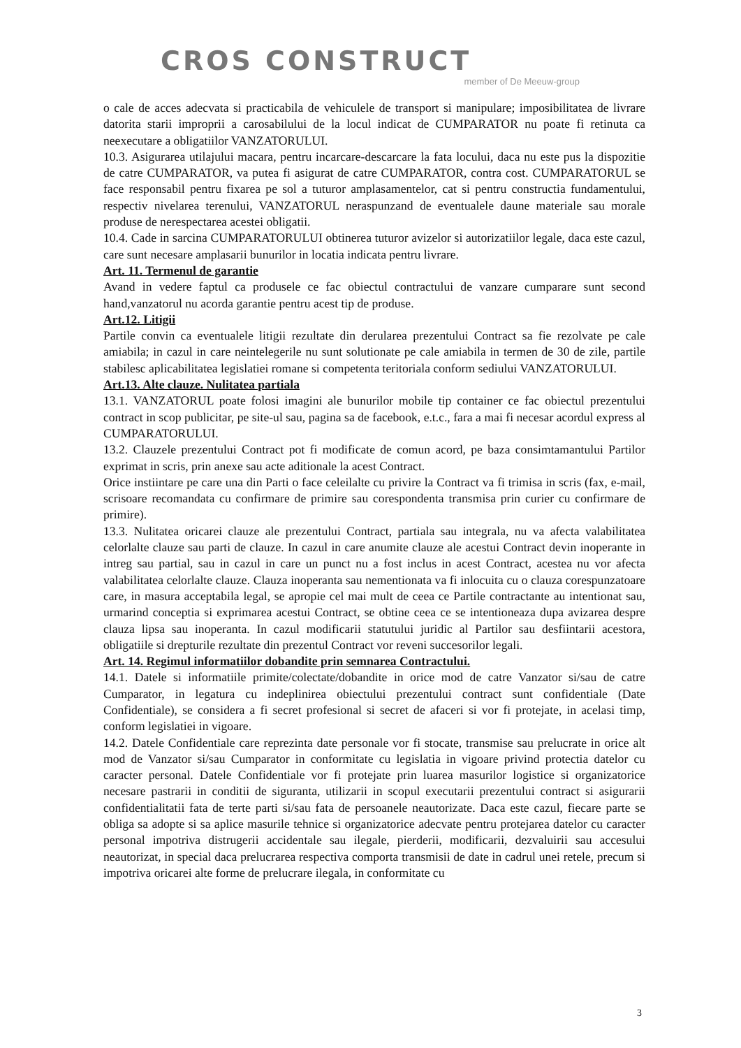CROS CONSTRUCT
member of De Meeuw-group
o cale de acces adecvata si practicabila de vehiculele de transport si manipulare; imposibilitatea de livrare datorita starii improprii a carosabilului de la locul indicat de CUMPARATOR nu poate fi retinuta ca neexecutare a obligatiilor VANZATORULUI.
10.3. Asigurarea utilajului macara, pentru incarcare-descarcare la fata locului, daca nu este pus la dispozitie de catre CUMPARATOR, va putea fi asigurat de catre CUMPARATOR, contra cost. CUMPARATORUL se face responsabil pentru fixarea pe sol a tuturor amplasamentelor, cat si pentru constructia fundamentului, respectiv nivelarea terenului, VANZATORUL neraspunzand de eventualele daune materiale sau morale produse de nerespectarea acestei obligatii.
10.4. Cade in sarcina CUMPARATORULUI obtinerea tuturor avizelor si autorizatiilor legale, daca este cazul, care sunt necesare amplasarii bunurilor in locatia indicata pentru livrare.
Art. 11. Termenul de garantie
Avand in vedere faptul ca produsele ce fac obiectul contractului de vanzare cumparare sunt second hand,vanzatorul nu acorda garantie pentru acest tip de produse.
Art.12. Litigii
Partile convin ca eventualele litigii rezultate din derularea prezentului Contract sa fie rezolvate pe cale amiabila; in cazul in care neintelegerile nu sunt solutionate pe cale amiabila in termen de 30 de zile, partile stabilesc aplicabilitatea legislatiei romane si competenta teritoriala conform sediului VANZATORULUI.
Art.13. Alte clauze. Nulitatea partiala
13.1. VANZATORUL poate folosi imagini ale bunurilor mobile tip container ce fac obiectul prezentului contract in scop publicitar, pe site-ul sau, pagina sa de facebook, e.t.c., fara a mai fi necesar acordul express al CUMPARATORULUI.
13.2. Clauzele prezentului Contract pot fi modificate de comun acord, pe baza consimtamantului Partilor exprimat in scris, prin anexe sau acte aditionale la acest Contract.
Orice instiintare pe care una din Parti o face celeilalte cu privire la Contract va fi trimisa in scris (fax, e-mail, scrisoare recomandata cu confirmare de primire sau corespondenta transmisa prin curier cu confirmare de primire).
13.3. Nulitatea oricarei clauze ale prezentului Contract, partiala sau integrala, nu va afecta valabilitatea celorlalte clauze sau parti de clauze. In cazul in care anumite clauze ale acestui Contract devin inoperante in intreg sau partial, sau in cazul in care un punct nu a fost inclus in acest Contract, acestea nu vor afecta valabilitatea celorlalte clauze. Clauza inoperanta sau nementionata va fi inlocuita cu o clauza corespunzatoare care, in masura acceptabila legal, se apropie cel mai mult de ceea ce Partile contractante au intentionat sau, urmarind conceptia si exprimarea acestui Contract, se obtine ceea ce se intentioneaza dupa avizarea despre clauza lipsa sau inoperanta. In cazul modificarii statutului juridic al Partilor sau desfiintarii acestora, obligatiile si drepturile rezultate din prezentul Contract vor reveni succesorilor legali.
Art. 14. Regimul informatiilor dobandite prin semnarea Contractului.
14.1. Datele si informatiile primite/colectate/dobandite in orice mod de catre Vanzator si/sau de catre Cumparator, in legatura cu indeplinirea obiectului prezentului contract sunt confidentiale (Date Confidentiale), se considera a fi secret profesional si secret de afaceri si vor fi protejate, in acelasi timp, conform legislatiei in vigoare.
14.2. Datele Confidentiale care reprezinta date personale vor fi stocate, transmise sau prelucrate in orice alt mod de Vanzator si/sau Cumparator in conformitate cu legislatia in vigoare privind protectia datelor cu caracter personal. Datele Confidentiale vor fi protejate prin luarea masurilor logistice si organizatorice necesare pastrarii in conditii de siguranta, utilizarii in scopul executarii prezentului contract si asigurarii confidentialitatii fata de terte parti si/sau fata de persoanele neautorizate. Daca este cazul, fiecare parte se obliga sa adopte si sa aplice masurile tehnice si organizatorice adecvate pentru protejarea datelor cu caracter personal impotriva distrugerii accidentale sau ilegale, pierderii, modificarii, dezvaluirii sau accesului neautorizat, in special daca prelucrarea respectiva comporta transmisii de date in cadrul unei retele, precum si impotriva oricarei alte forme de prelucrare ilegala, in conformitate cu
3